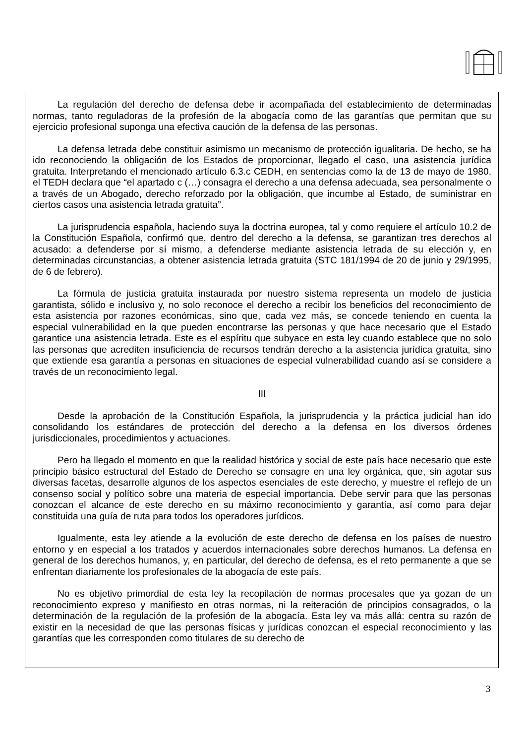La regulación del derecho de defensa debe ir acompañada del establecimiento de determinadas normas, tanto reguladoras de la profesión de la abogacía como de las garantías que permitan que su ejercicio profesional suponga una efectiva caución de la defensa de las personas.
La defensa letrada debe constituir asimismo un mecanismo de protección igualitaria. De hecho, se ha ido reconociendo la obligación de los Estados de proporcionar, llegado el caso, una asistencia jurídica gratuita. Interpretando el mencionado artículo 6.3.c CEDH, en sentencias como la de 13 de mayo de 1980, el TEDH declara que “el apartado c (…) consagra el derecho a una defensa adecuada, sea personalmente o a través de un Abogado, derecho reforzado por la obligación, que incumbe al Estado, de suministrar en ciertos casos una asistencia letrada gratuita”.
La jurisprudencia española, haciendo suya la doctrina europea, tal y como requiere el artículo 10.2 de la Constitución Española, confirmó que, dentro del derecho a la defensa, se garantizan tres derechos al acusado: a defenderse por sí mismo, a defenderse mediante asistencia letrada de su elección y, en determinadas circunstancias, a obtener asistencia letrada gratuita (STC 181/1994 de 20 de junio y 29/1995, de 6 de febrero).
La fórmula de justicia gratuita instaurada por nuestro sistema representa un modelo de justicia garantista, sólido e inclusivo y, no solo reconoce el derecho a recibir los beneficios del reconocimiento de esta asistencia por razones económicas, sino que, cada vez más, se concede teniendo en cuenta la especial vulnerabilidad en la que pueden encontrarse las personas y que hace necesario que el Estado garantice una asistencia letrada. Este es el espíritu que subyace en esta ley cuando establece que no solo las personas que acrediten insuficiencia de recursos tendrán derecho a la asistencia jurídica gratuita, sino que extiende esa garantía a personas en situaciones de especial vulnerabilidad cuando así se considere a través de un reconocimiento legal.
III
Desde la aprobación de la Constitución Española, la jurisprudencia y la práctica judicial han ido consolidando los estándares de protección del derecho a la defensa en los diversos órdenes jurisdiccionales, procedimientos y actuaciones.
Pero ha llegado el momento en que la realidad histórica y social de este país hace necesario que este principio básico estructural del Estado de Derecho se consagre en una ley orgánica, que, sin agotar sus diversas facetas, desarrolle algunos de los aspectos esenciales de este derecho, y muestre el reflejo de un consenso social y político sobre una materia de especial importancia. Debe servir para que las personas conozcan el alcance de este derecho en su máximo reconocimiento y garantía, así como para dejar constituida una guía de ruta para todos los operadores jurídicos.
Igualmente, esta ley atiende a la evolución de este derecho de defensa en los países de nuestro entorno y en especial a los tratados y acuerdos internacionales sobre derechos humanos. La defensa en general de los derechos humanos, y, en particular, del derecho de defensa, es el reto permanente a que se enfrentan diariamente los profesionales de la abogacía de este país.
No es objetivo primordial de esta ley la recopilación de normas procesales que ya gozan de un reconocimiento expreso y manifiesto en otras normas, ni la reiteración de principios consagrados, o la determinación de la regulación de la profesión de la abogacía. Esta ley va más allá: centra su razón de existir en la necesidad de que las personas físicas y jurídicas conozcan el especial reconocimiento y las garantías que les corresponden como titulares de su derecho de
3